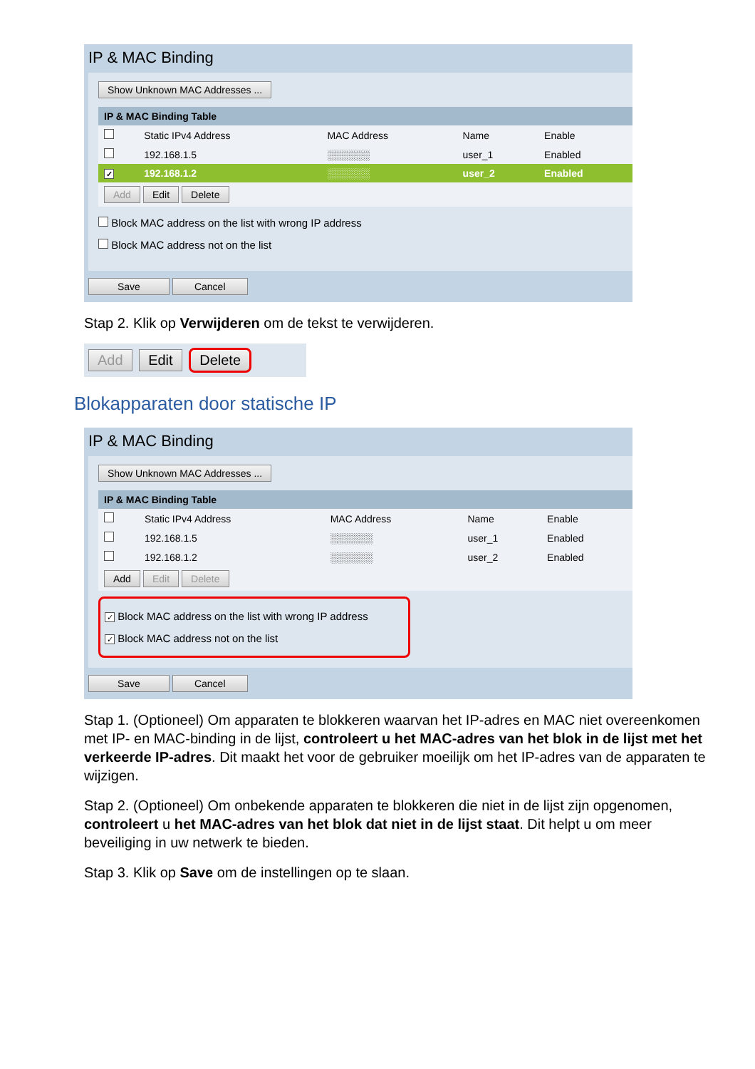IP & MAC Binding
Show Unknown MAC Addresses ...
| IP & MAC Binding Table | | | | |
| | Static IPv4 Address | MAC Address | Name | Enable |
| | 192.168.1.5 | ░░░░░░ | user_1 | Enabled |
| ✓ | 192.168.1.2 | ░░░░░░ | user_2 | Enabled |
| Add Edit Delete | | | | |
Block MAC address on the list with wrong IP address
Block MAC address not on the list
Save Cancel
Stap 2. Klik op Verwijderen om de tekst te verwijderen.
Add Edit Delete
Blokapparaten door statische IP
IP & MAC Binding
Show Unknown MAC Addresses ...
| IP & MAC Binding Table | | | | |
| | Static IPv4 Address | MAC Address | Name | Enable |
| | 192.168.1.5 | ░░░░░░ | user_1 | Enabled |
| | 192.168.1.2 | ░░░░░░ | user_2 | Enabled |
| Add Edit Delete | | | | |
✓ Block MAC address on the list with wrong IP address
✓ Block MAC address not on the list
Save Cancel
Stap 1. (Optioneel) Om apparaten te blokkeren waarvan het IP-adres en MAC niet overeenkomen met IP- en MAC-binding in de lijst, controleert u het MAC-adres van het blok in de lijst met het verkeerde IP-adres. Dit maakt het voor de gebruiker moeilijk om het IP-adres van de apparaten te wijzigen.
Stap 2. (Optioneel) Om onbekende apparaten te blokkeren die niet in de lijst zijn opgenomen, controleert u het MAC-adres van het blok dat niet in de lijst staat. Dit helpt u om meer beveiliging in uw netwerk te bieden.
Stap 3. Klik op Save om de instellingen op te slaan.